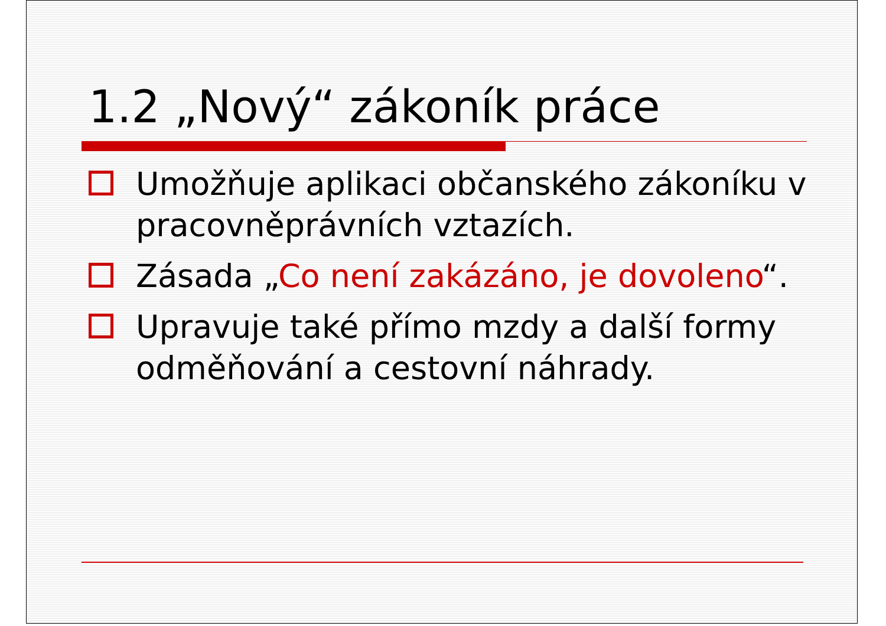1.2 „Nový“ zákoník práce
Umožňuje aplikaci občanského zákoníku v pracovněprávních vztazích.
Zásada „Co není zakázáno, je dovoleno“.
Upravuje také přímo mzdy a další formy odměňování a cestovní náhrady.